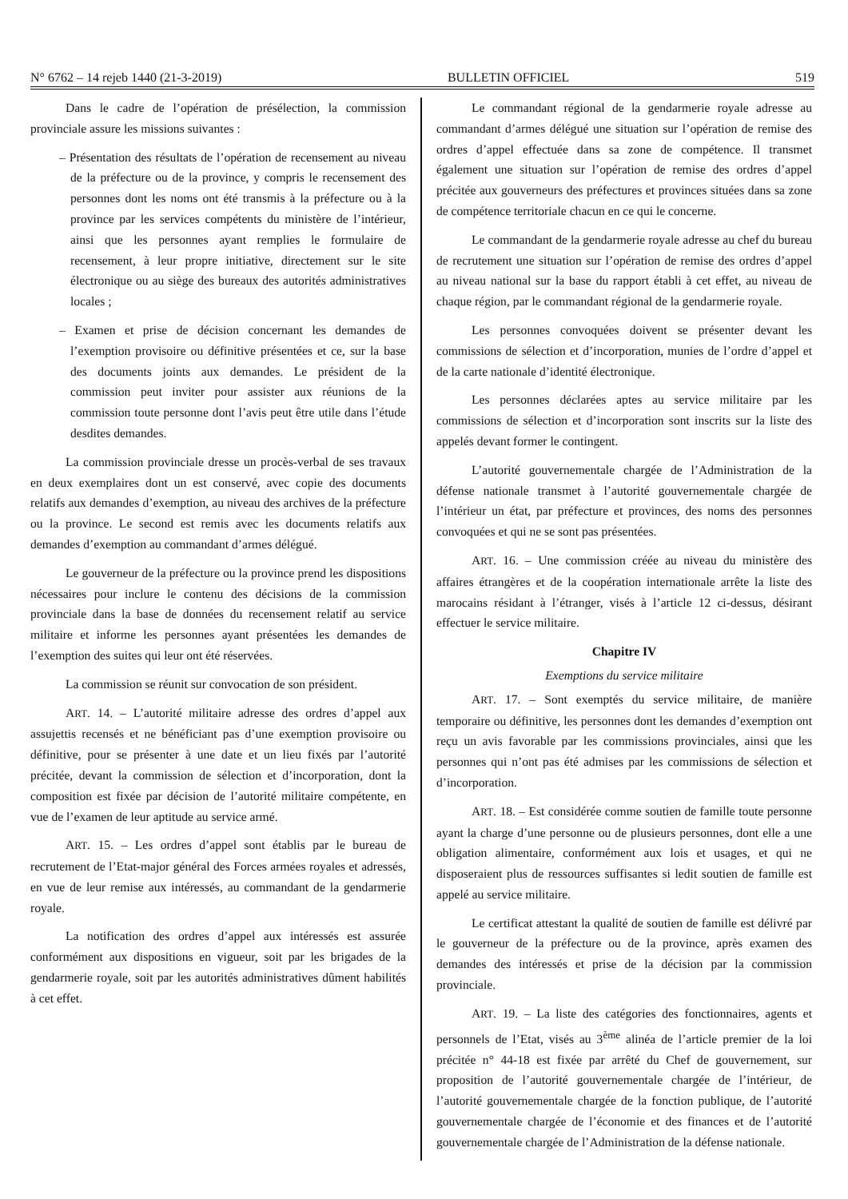N° 6762 – 14 rejeb 1440 (21-3-2019) BULLETIN OFFICIEL 519
Dans le cadre de l’opération de présélection, la commission provinciale assure les missions suivantes :
– Présentation des résultats de l’opération de recensement au niveau de la préfecture ou de la province, y compris le recensement des personnes dont les noms ont été transmis à la préfecture ou à la province par les services compétents du ministère de l’intérieur, ainsi que les personnes ayant remplies le formulaire de recensement, à leur propre initiative, directement sur le site électronique ou au siège des bureaux des autorités administratives locales ;
– Examen et prise de décision concernant les demandes de l’exemption provisoire ou définitive présentées et ce, sur la base des documents joints aux demandes. Le président de la commission peut inviter pour assister aux réunions de la commission toute personne dont l’avis peut être utile dans l’étude desdites demandes.
La commission provinciale dresse un procès-verbal de ses travaux en deux exemplaires dont un est conservé, avec copie des documents relatifs aux demandes d’exemption, au niveau des archives de la préfecture ou la province. Le second est remis avec les documents relatifs aux demandes d’exemption au commandant d’armes délégué.
Le gouverneur de la préfecture ou la province prend les dispositions nécessaires pour inclure le contenu des décisions de la commission provinciale dans la base de données du recensement relatif au service militaire et informe les personnes ayant présentées les demandes de l’exemption des suites qui leur ont été réservées.
La commission se réunit sur convocation de son président.
ART. 14. – L’autorité militaire adresse des ordres d’appel aux assujettis recensés et ne bénéficiant pas d’une exemption provisoire ou définitive, pour se présenter à une date et un lieu fixés par l’autorité précitée, devant la commission de sélection et d’incorporation, dont la composition est fixée par décision de l’autorité militaire compétente, en vue de l’examen de leur aptitude au service armé.
ART. 15. – Les ordres d’appel sont établis par le bureau de recrutement de l’Etat-major général des Forces armées royales et adressés, en vue de leur remise aux intéressés, au commandant de la gendarmerie royale.
La notification des ordres d’appel aux intéressés est assurée conformément aux dispositions en vigueur, soit par les brigades de la gendarmerie royale, soit par les autorités administratives dûment habilités à cet effet.
Le commandant régional de la gendarmerie royale adresse au commandant d’armes délégué une situation sur l’opération de remise des ordres d’appel effectuée dans sa zone de compétence. Il transmet également une situation sur l’opération de remise des ordres d’appel précitée aux gouverneurs des préfectures et provinces situées dans sa zone de compétence territoriale chacun en ce qui le concerne.
Le commandant de la gendarmerie royale adresse au chef du bureau de recrutement une situation sur l’opération de remise des ordres d’appel au niveau national sur la base du rapport établi à cet effet, au niveau de chaque région, par le commandant régional de la gendarmerie royale.
Les personnes convoquées doivent se présenter devant les commissions de sélection et d’incorporation, munies de l’ordre d’appel et de la carte nationale d’identité électronique.
Les personnes déclarées aptes au service militaire par les commissions de sélection et d’incorporation sont inscrits sur la liste des appelés devant former le contingent.
L’autorité gouvernementale chargée de l’Administration de la défense nationale transmet à l’autorité gouvernementale chargée de l’intérieur un état, par préfecture et provinces, des noms des personnes convoquées et qui ne se sont pas présentées.
ART. 16. – Une commission créée au niveau du ministère des affaires étrangères et de la coopération internationale arrête la liste des marocains résidant à l’étranger, visés à l’article 12 ci-dessus, désirant effectuer le service militaire.
Chapitre IV
Exemptions du service militaire
ART. 17. – Sont exemptés du service militaire, de manière temporaire ou définitive, les personnes dont les demandes d’exemption ont reçu un avis favorable par les commissions provinciales, ainsi que les personnes qui n’ont pas été admises par les commissions de sélection et d’incorporation.
ART. 18. – Est considérée comme soutien de famille toute personne ayant la charge d’une personne ou de plusieurs personnes, dont elle a une obligation alimentaire, conformément aux lois et usages, et qui ne disposeraient plus de ressources suffisantes si ledit soutien de famille est appelé au service militaire.
Le certificat attestant la qualité de soutien de famille est délivré par le gouverneur de la préfecture ou de la province, après examen des demandes des intéressés et prise de la décision par la commission provinciale.
ART. 19. – La liste des catégories des fonctionnaires, agents et personnels de l’Etat, visés au 3<sup>ème</sup> alinéa de l’article premier de la loi précitée n° 44-18 est fixée par arrêté du Chef de gouvernement, sur proposition de l’autorité gouvernementale chargée de l’intérieur, de l’autorité gouvernementale chargée de la fonction publique, de l’autorité gouvernementale chargée de l’économie et des finances et de l’autorité gouvernementale chargée de l’Administration de la défense nationale.